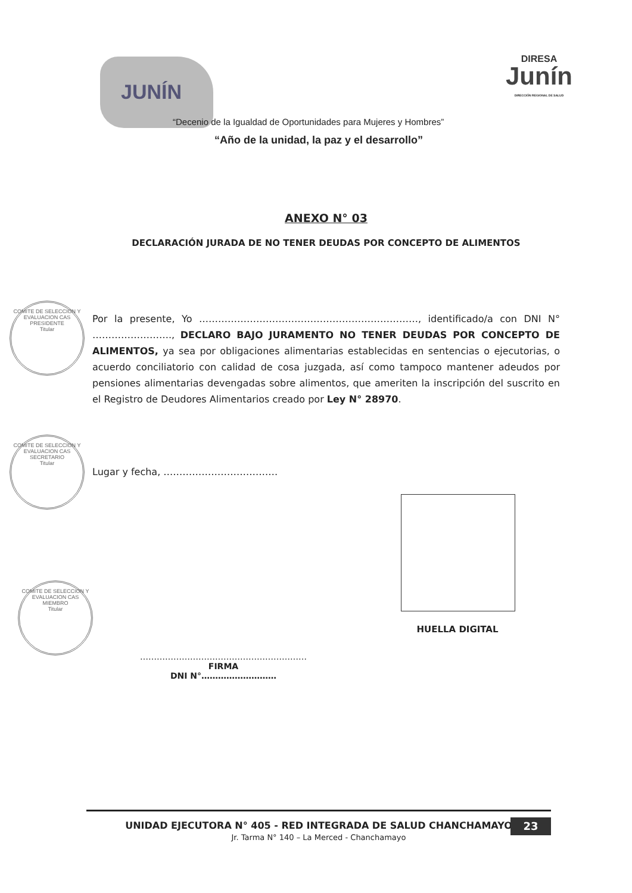JUNÍN
DIRESA
Junín
DIRECCIÓN REGIONAL DE SALUD
“Decenio de la Igualdad de Oportunidades para Mujeres y Hombres”
“Año de la unidad, la paz y el desarrollo”
ANEXO N° 03
DECLARACIÓN JURADA DE NO TENER DEUDAS POR CONCEPTO DE ALIMENTOS
Por la presente, Yo ……………………………………………………………, identificado/a con DNI N° ……………………., DECLARO BAJO JURAMENTO NO TENER DEUDAS POR CONCEPTO DE ALIMENTOS, ya sea por obligaciones alimentarias establecidas en sentencias o ejecutorias, o acuerdo conciliatorio con calidad de cosa juzgada, así como tampoco mantener adeudos por pensiones alimentarias devengadas sobre alimentos, que ameriten la inscripción del suscrito en el Registro de Deudores Alimentarios creado por Ley N° 28970.
Lugar y fecha, ………………………………
COMITE DE SELECCION Y EVALUACION CAS
PRESIDENTE
Titular
COMITE DE SELECCION Y EVALUACION CAS
SECRETARIO
Titular
COMITE DE SELECCION Y EVALUACION CAS
MIEMBRO
Titular
HUELLA DIGITAL
……………………………………………………
FIRMA
DNI N°………………………
UNIDAD EJECUTORA N° 405 - RED INTEGRADA DE SALUD CHANCHAMAYO
Jr. Tarma N° 140 – La Merced - Chanchamayo
23